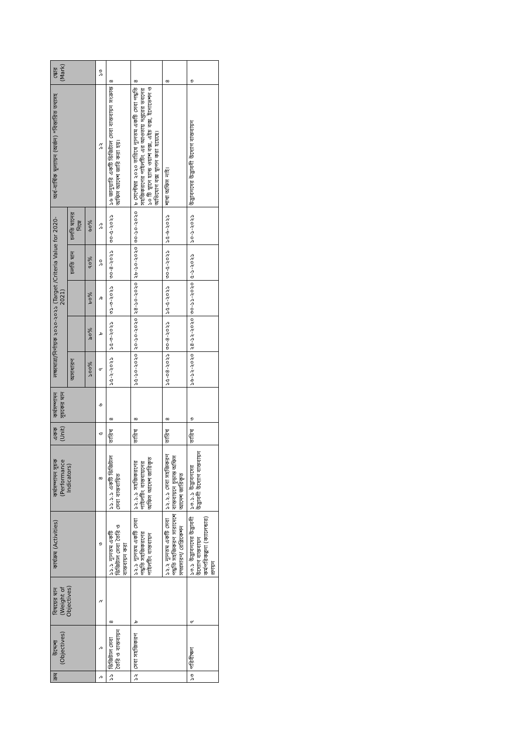| ক্রম | উদ্দেশ্য (Objectives) | বিষয়ের মান (Weight of Objectives) | কার্যক্রম (Activities) | কর্মসম্পাদন সূচক (Performance Indicators) | একক (Unit) | কর্মসম্পাদন সূচকের মান | লক্ষ্যমাত্রা/নির্ণায়ক ২০২০-২০২১ (Target /Criteria Value for 2020-2021) | | | | | অর্ধ-বার্ষিক মূল্যায়ন (অর্জন) *বিস্তারিত তথ্যসহ | স্কোর (Mark) |
| --- | --- | --- | --- | --- | --- | --- | --- | --- | --- | --- | --- | --- | --- |
| | | | | | | | অসাধারণ | | | চলতি মান | চলতি মানের নিম্নে | | |
| | | | | | | | ১০০% | ৯০% | ৮০% | ৭০% | ৬০% | | |
| ১ | ১ | ২ | ৩ | ৪ | ৫ | ৬ | ৭ | ৮ | ৯ | ১০ | ১১ | ১২ | ১৩ |
| ১১ | ডিজিটাল সেবা তৈরি ও বাস্তবায়ন | ৪ | ১১.১ ন্যূনতম একটি ডিজিটাল সেবা তৈরি ও বাস্তবায়ন করা | ১১.১.১ একটি ডিজিটাল সেবা বাস্তবায়িত | তারিখ | ৪ | ১৫-২-২০২১ | ১৫-৩-২০২১ | ৩১-৩-২০২১ | ৩০-৪-২০২১ | ৩০-৫-২০২১ | ১৬ জানুয়ারি একটি ডিজিটাল সেবা বাস্তবায়ন সংক্রান্ত অফিস আদেশ জারি করা হয়। | ৪ |
| ১২ | সেবা সহজিকরণ | ৮ | ১২.১ ন্যূনতম একটি সেবা পদ্ধতি সহজিকরণের পাইলটিং বাস্তবায়ন | ১২.১.১ সহজিকরণের পাইলটিং বাস্তবায়নের অফিস আদেশ জারিকৃত | তারিখ | ৪ | ১৫-১০-২০২০ | ২০-১০-২০২০ | ২৪-১০-২০২০ | ২৮-১০-২০২০ | ৩০-১০-২০২০ | ৮ সেপ্টেম্বর ২০২০ তারিখে ন্যূনতম একটি সেবা পদ্ধতি সহজিকরণের পাইলটিং এর আওতায় দপ্তরের ভবনের ১০ টি স্থানে হ্যান্ড ওয়াশ বক্স, এইচ বক্স, ইনোভেশন ও অভিযোগ বক্স স্থাপন করা হয়েছে। | ৪ |
| | | | ১২.২ ন্যূনতম একটি সেবা পদ্ধতি সহজিকরণ সারাদেশে সম্প্রসারণ/ রেপ্লিকেশন | ১২.২.১ সেবা সহজিকরণ বাস্তবায়নে চূড়ান্ত অফিস আদেশ জারিকৃত | তারিখ | ৪ | ১৫-০৪-২০২১ | ৩০-৪-২০২১ | ১৫-৫-২০২১ | ৩০-৫-২০২১ | ১৫-৬-২০২১ | শাখা অফিস নাই। | ৪ |
| ১৩ | পরিবীক্ষণ | ৭ | ১৩.১ উদ্ভাবনদের উদ্ভাবনী উদ্যোগ বাস্তবায়ন কর্মপরিকল্পনা (ক্যালেন্ডার) প্রণয়ন | ১৩.১.১ উদ্ভাবনদের উদ্ভাবনী উদ্যোগ বাস্তবায়ন | তারিখ | ৩ | ১৬-১২-২০২০ | ২৪-১২-২০২০ | ৩০-১১-২০২০ | ৫-১-২০২১ | ১০-১-২০২১ | উদ্ভাবনদের উদ্ভাবনী উদ্যোগ বাস্তবায়ন | ৩ |